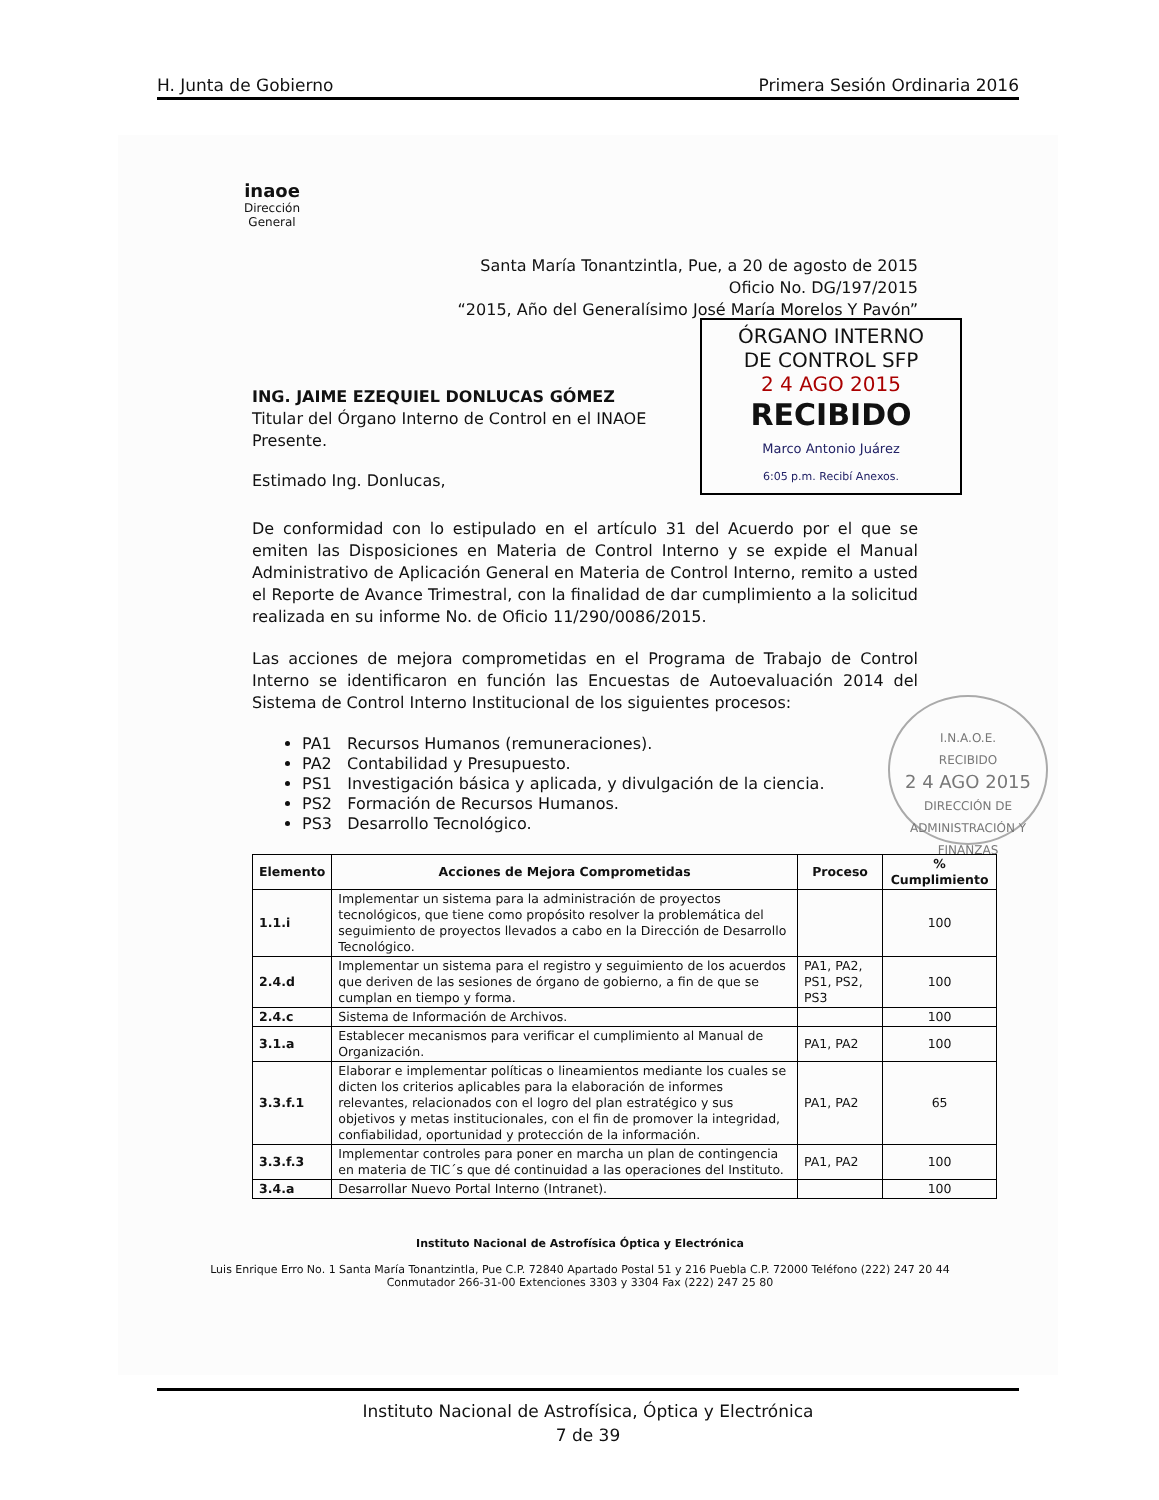H. Junta de Gobierno Primera Sesión Ordinaria 2016
inaoe
Dirección
General
ÓRGANO INTERNO
DE CONTROL SFP
2 4 AGO 2015
RECIBIDO
Marco Antonio Juárez
6:05 p.m. Recibí Anexos.
Santa María Tonantzintla, Pue, a 20 de agosto de 2015
Oficio No. DG/197/2015
“2015, Año del Generalísimo José María Morelos Y Pavón”
ING. JAIME EZEQUIEL DONLUCAS GÓMEZ
Titular del Órgano Interno de Control en el INAOE
Presente.
Estimado Ing. Donlucas,
De conformidad con lo estipulado en el artículo 31 del Acuerdo por el que se emiten las Disposiciones en Materia de Control Interno y se expide el Manual Administrativo de Aplicación General en Materia de Control Interno, remito a usted el Reporte de Avance Trimestral, con la finalidad de dar cumplimiento a la solicitud realizada en su informe No. de Oficio 11/290/0086/2015.
Las acciones de mejora comprometidas en el Programa de Trabajo de Control Interno se identificaron en función las Encuestas de Autoevaluación 2014 del Sistema de Control Interno Institucional de los siguientes procesos:
PA1 Recursos Humanos (remuneraciones).
PA2 Contabilidad y Presupuesto.
PS1 Investigación básica y aplicada, y divulgación de la ciencia.
PS2 Formación de Recursos Humanos.
PS3 Desarrollo Tecnológico.
I.N.A.O.E.
RECIBIDO
2 4 AGO 2015
DIRECCIÓN DE ADMINISTRACIÓN Y FINANZAS
| Elemento | Acciones de Mejora Comprometidas | Proceso | % Cumplimiento |
| --- | --- | --- | --- |
| 1.1.i | Implementar un sistema para la administración de proyectos tecnológicos, que tiene como propósito resolver la problemática del seguimiento de proyectos llevados a cabo en la Dirección de Desarrollo Tecnológico. | | 100 |
| 2.4.d | Implementar un sistema para el registro y seguimiento de los acuerdos que deriven de las sesiones de órgano de gobierno, a fin de que se cumplan en tiempo y forma. | PA1, PA2, PS1, PS2, PS3 | 100 |
| 2.4.c | Sistema de Información de Archivos. | | 100 |
| 3.1.a | Establecer mecanismos para verificar el cumplimiento al Manual de Organización. | PA1, PA2 | 100 |
| 3.3.f.1 | Elaborar e implementar políticas o lineamientos mediante los cuales se dicten los criterios aplicables para la elaboración de informes relevantes, relacionados con el logro del plan estratégico y sus objetivos y metas institucionales, con el fin de promover la integridad, confiabilidad, oportunidad y protección de la información. | PA1, PA2 | 65 |
| 3.3.f.3 | Implementar controles para poner en marcha un plan de contingencia en materia de TIC´s que dé continuidad a las operaciones del Instituto. | PA1, PA2 | 100 |
| 3.4.a | Desarrollar Nuevo Portal Interno (Intranet). | | 100 |
Instituto Nacional de Astrofísica Óptica y Electrónica
Luis Enrique Erro No. 1 Santa María Tonantzintla, Pue C.P. 72840 Apartado Postal 51 y 216 Puebla C.P. 72000 Teléfono (222) 247 20 44 Conmutador 266-31-00 Extenciones 3303 y 3304 Fax (222) 247 25 80
Instituto Nacional de Astrofísica, Óptica y Electrónica
7 de 39